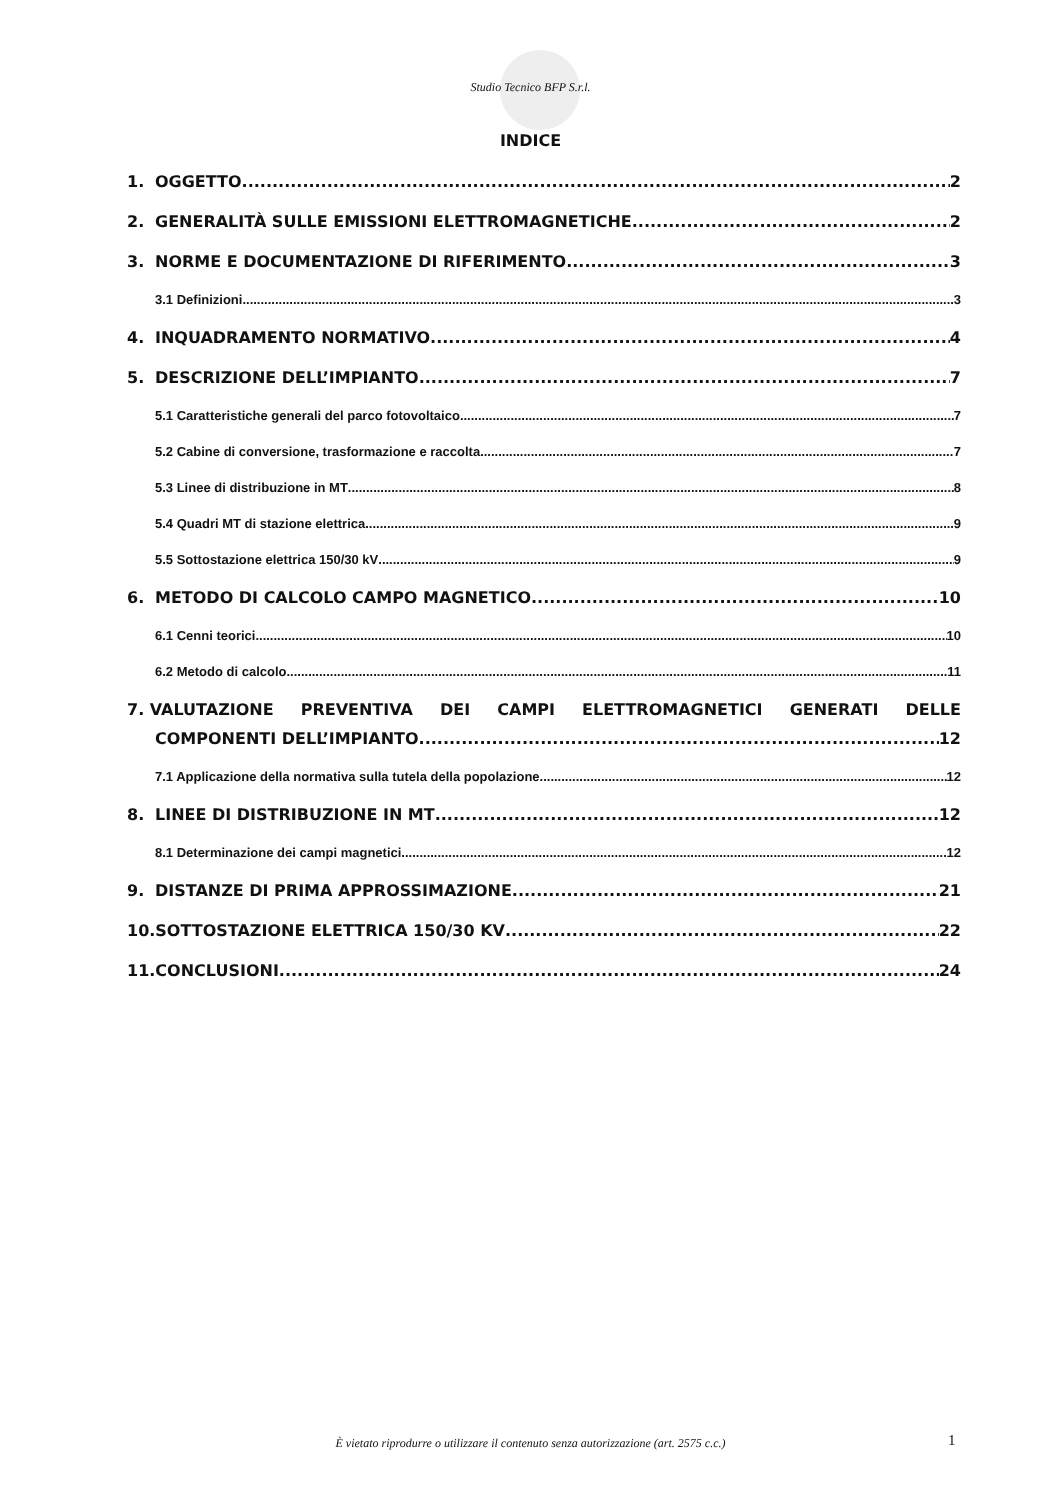Studio Tecnico BFP S.r.l.
INDICE
1. OGGETTO 2
2. GENERALITÀ SULLE EMISSIONI ELETTROMAGNETICHE 2
3. NORME E DOCUMENTAZIONE DI RIFERIMENTO 3
3.1 Definizioni 3
4. INQUADRAMENTO NORMATIVO 4
5. DESCRIZIONE DELL’IMPIANTO 7
5.1 Caratteristiche generali del parco fotovoltaico 7
5.2 Cabine di conversione, trasformazione e raccolta 7
5.3 Linee di distribuzione in MT 8
5.4 Quadri MT di stazione elettrica 9
5.5 Sottostazione elettrica 150/30 kV 9
6. METODO DI CALCOLO CAMPO MAGNETICO 10
6.1 Cenni teorici 10
6.2 Metodo di calcolo 11
7. VALUTAZIONE PREVENTIVA DEI CAMPI ELETTROMAGNETICI GENERATI DELLE
COMPONENTI DELL’IMPIANTO 12
7.1 Applicazione della normativa sulla tutela della popolazione 12
8. LINEE DI DISTRIBUZIONE IN MT 12
8.1 Determinazione dei campi magnetici 12
9. DISTANZE DI PRIMA APPROSSIMAZIONE 21
10.SOTTOSTAZIONE ELETTRICA 150/30 KV 22
11.CONCLUSIONI 24
È vietato riprodurre o utilizzare il contenuto senza autorizzazione (art. 2575 c.c.) 1